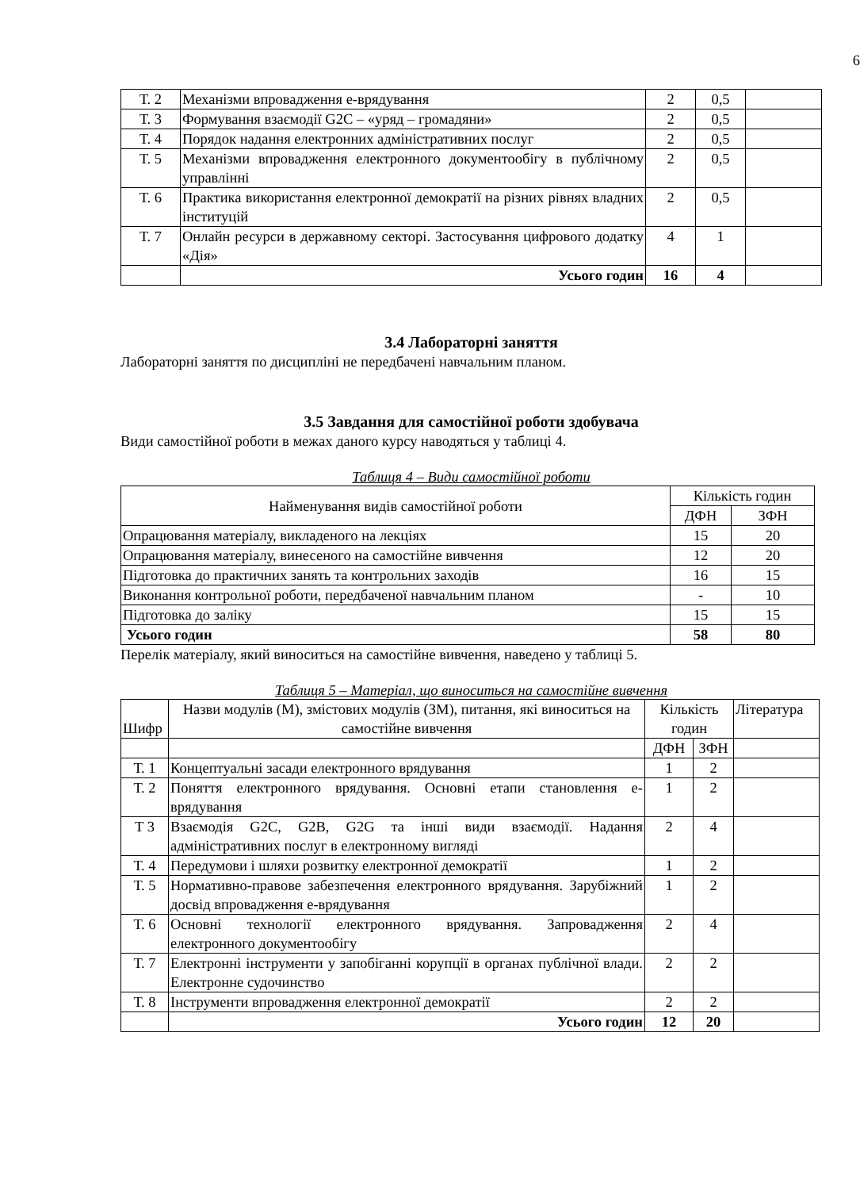6
| Т. 2 | Механізми впровадження е-врядування | 2 | 0,5 | |
| Т. 3 | Формування взаємодії G2C – «уряд – громадяни» | 2 | 0,5 | |
| Т. 4 | Порядок надання електронних адміністративних послуг | 2 | 0,5 | |
| Т. 5 | Механізми впровадження електронного документообігу в публічному управлінні | 2 | 0,5 | |
| Т. 6 | Практика використання електронної демократії на різних рівнях владних інституцій | 2 | 0,5 | |
| Т. 7 | Онлайн ресурси в державному секторі. Застосування цифрового додатку «Дія» | 4 | 1 | |
| | Усього годин | 16 | 4 | |
3.4 Лабораторні заняття
Лабораторні заняття по дисципліні не передбачені навчальним планом.
3.5 Завдання для самостійної роботи здобувача
Види самостійної роботи в межах даного курсу наводяться у таблиці 4.
Таблиця 4 – Види самостійної роботи
| Найменування видів самостійної роботи | Кількість годин | |
| --- | --- | --- |
| | ДФН | ЗФН |
| Опрацювання матеріалу, викладеного на лекціях | 15 | 20 |
| Опрацювання матеріалу, винесеного на самостійне вивчення | 12 | 20 |
| Підготовка до практичних занять та контрольних заходів | 16 | 15 |
| Виконання контрольної роботи, передбаченої навчальним планом | - | 10 |
| Підготовка до заліку | 15 | 15 |
| Усього годин | 58 | 80 |
Перелік матеріалу, який виноситься на самостійне вивчення, наведено у таблиці 5.
Таблиця 5 – Матеріал, що виноситься на самостійне вивчення
| Шифр | Назви модулів (М), змістових модулів (ЗМ), питання, які виноситься на самостійне вивчення | Кількість годин | | Література |
| | | ДФН | ЗФН | |
| Т. 1 | Концептуальні засади електронного врядування | 1 | 2 | |
| Т. 2 | Поняття електронного врядування. Основні етапи становлення е-врядування | 1 | 2 | |
| Т 3 | Взаємодія G2C, G2B, G2G та інші види взаємодії. Надання адміністративних послуг в електронному вигляді | 2 | 4 | |
| Т. 4 | Передумови і шляхи розвитку електронної демократії | 1 | 2 | |
| Т. 5 | Нормативно-правове забезпечення електронного врядування. Зарубіжний досвід впровадження е-врядування | 1 | 2 | |
| Т. 6 | Основні технології електронного врядування. Запровадження електронного документообігу | 2 | 4 | |
| Т. 7 | Електронні інструменти у запобіганні корупції в органах публічної влади. Електронне судочинство | 2 | 2 | |
| Т. 8 | Інструменти впровадження електронної демократії | 2 | 2 | |
| | Усього годин | 12 | 20 | |